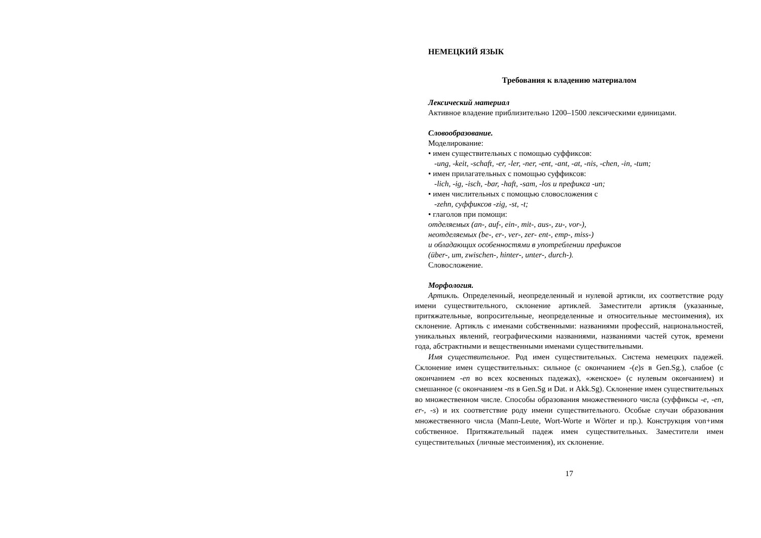НЕМЕЦКИЙ ЯЗЫК
Требования к владению материалом
Лексический материал
Активное владение приблизительно 1200–1500 лексическими единицами.
Словообразование.
Моделирование:
• имен существительных с помощью суффиксов:
-ung, -keit, -schaft, -er, -ler, -ner, -ent, -ant, -at, -nis, -chen, -in, -tum;
• имен прилагательных с помощью суффиксов:
-lich, -ig, -isch, -bar, -haft, -sam, -los и префикса -un;
• имен числительных с помощью словосложения с
-zehn, суффиксов -zig, -st, -t;
• глаголов при помощи:
отделяемых (an-, auf-, ein-, mit-, aus-, zu-, vor-),
неотделяемых (be-, er-, ver-, zer- ent-, emp-, miss-)
и обладающих особенностями в употреблении префиксов
(über-, um, zwischen-, hinter-, unter-, durch-).
Словосложение.
Морфология.
Артикль. Определенный, неопределенный и нулевой артикли, их соответствие роду имени существительного, склонение артиклей. Заместители артикля (указанные, притяжательные, вопросительные, неопределенные и относительные местоимения), их склонение. Артикль с именами собственными: названиями профессий, национальностей, уникальных явлений, географическими названиями, названиями частей суток, времени года, абстрактными и вещественными именами существительными.
Имя существительное. Род имен существительных. Система немецких падежей. Склонение имен существительных: сильное (с окончанием -(e)s в Gen.Sg.), слабое (с окончанием -en во всех косвенных падежах), «женское» (с нулевым окончанием) и смешанное (с окончанием -ns в Gen.Sg и Dat. и Akk.Sg). Склонение имен существительных во множественном числе. Способы образования множественного числа (суффиксы -e, -en, er-, -s) и их соответствие роду имени существительного. Особые случаи образования множественного числа (Mann-Leute, Wort-Worte и Wörter и пр.). Конструкция von+имя собственное. Притяжательный падеж имен существительных. Заместители имен существительных (личные местоимения), их склонение.
17